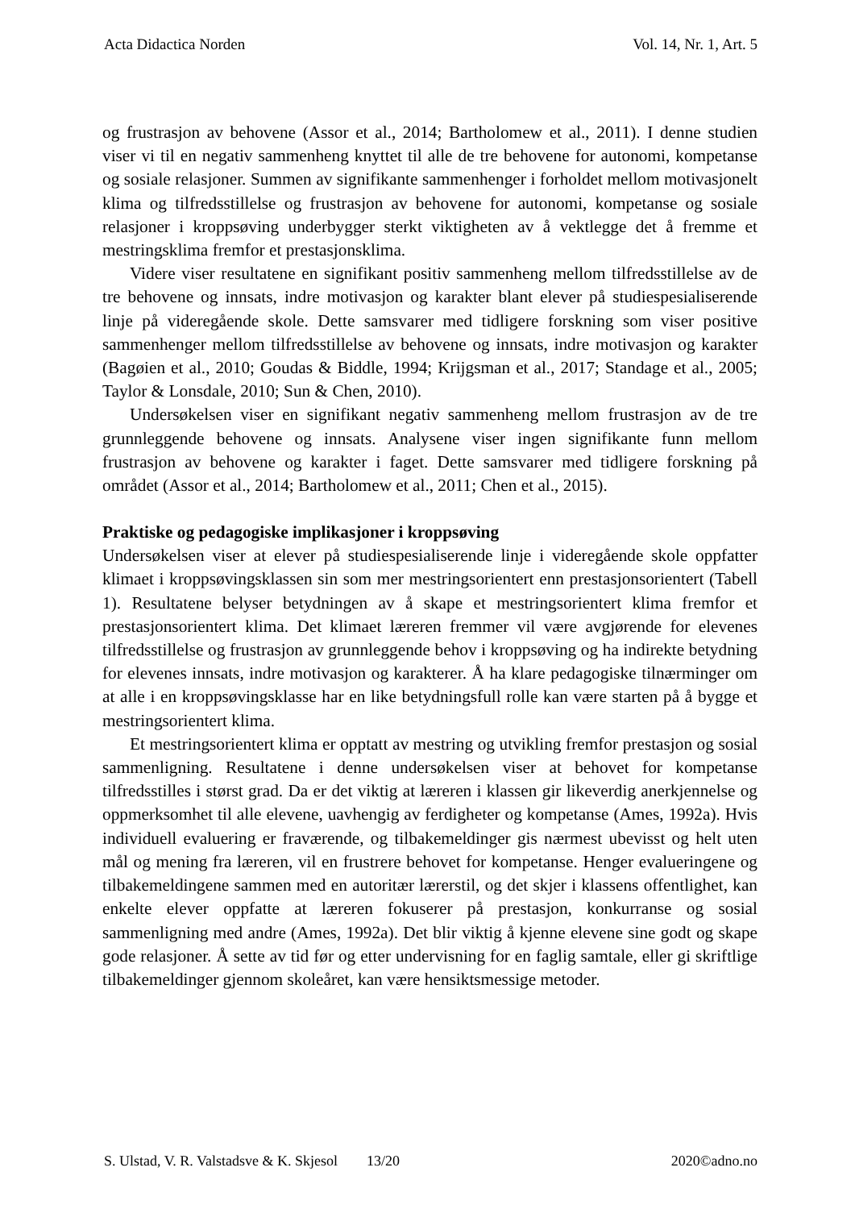Acta Didactica Norden Vol. 14, Nr. 1, Art. 5
og frustrasjon av behovene (Assor et al., 2014; Bartholomew et al., 2011). I denne studien viser vi til en negativ sammenheng knyttet til alle de tre behovene for autonomi, kompetanse og sosiale relasjoner. Summen av signifikante sammenhenger i forholdet mellom motivasjonelt klima og tilfredsstillelse og frustrasjon av behovene for autonomi, kompetanse og sosiale relasjoner i kroppsøving underbygger sterkt viktigheten av å vektlegge det å fremme et mestringsklima fremfor et prestasjonsklima.
Videre viser resultatene en signifikant positiv sammenheng mellom tilfredsstillelse av de tre behovene og innsats, indre motivasjon og karakter blant elever på studiespesialiserende linje på videregående skole. Dette samsvarer med tidligere forskning som viser positive sammenhenger mellom tilfredsstillelse av behovene og innsats, indre motivasjon og karakter (Bagøien et al., 2010; Goudas & Biddle, 1994; Krijgsman et al., 2017; Standage et al., 2005; Taylor & Lonsdale, 2010; Sun & Chen, 2010).
Undersøkelsen viser en signifikant negativ sammenheng mellom frustrasjon av de tre grunnleggende behovene og innsats. Analysene viser ingen signifikante funn mellom frustrasjon av behovene og karakter i faget. Dette samsvarer med tidligere forskning på området (Assor et al., 2014; Bartholomew et al., 2011; Chen et al., 2015).
Praktiske og pedagogiske implikasjoner i kroppsøving
Undersøkelsen viser at elever på studiespesialiserende linje i videregående skole oppfatter klimaet i kroppsøvingsklassen sin som mer mestringsorientert enn prestasjonsorientert (Tabell 1). Resultatene belyser betydningen av å skape et mestringsorientert klima fremfor et prestasjonsorientert klima. Det klimaet læreren fremmer vil være avgjørende for elevenes tilfredsstillelse og frustrasjon av grunnleggende behov i kroppsøving og ha indirekte betydning for elevenes innsats, indre motivasjon og karakterer. Å ha klare pedagogiske tilnærminger om at alle i en kroppsøvingsklasse har en like betydningsfull rolle kan være starten på å bygge et mestringsorientert klima.
Et mestringsorientert klima er opptatt av mestring og utvikling fremfor prestasjon og sosial sammenligning. Resultatene i denne undersøkelsen viser at behovet for kompetanse tilfredsstilles i størst grad. Da er det viktig at læreren i klassen gir likeverdig anerkjennelse og oppmerksomhet til alle elevene, uavhengig av ferdigheter og kompetanse (Ames, 1992a). Hvis individuell evaluering er fraværende, og tilbakemeldinger gis nærmest ubevisst og helt uten mål og mening fra læreren, vil en frustrere behovet for kompetanse. Henger evalueringene og tilbakemeldingene sammen med en autoritær lærerstil, og det skjer i klassens offentlighet, kan enkelte elever oppfatte at læreren fokuserer på prestasjon, konkurranse og sosial sammenligning med andre (Ames, 1992a). Det blir viktig å kjenne elevene sine godt og skape gode relasjoner. Å sette av tid før og etter undervisning for en faglig samtale, eller gi skriftlige tilbakemeldinger gjennom skoleåret, kan være hensiktsmessige metoder.
S. Ulstad, V. R. Valstadsve & K. Skjesol 13/20 2020©adno.no